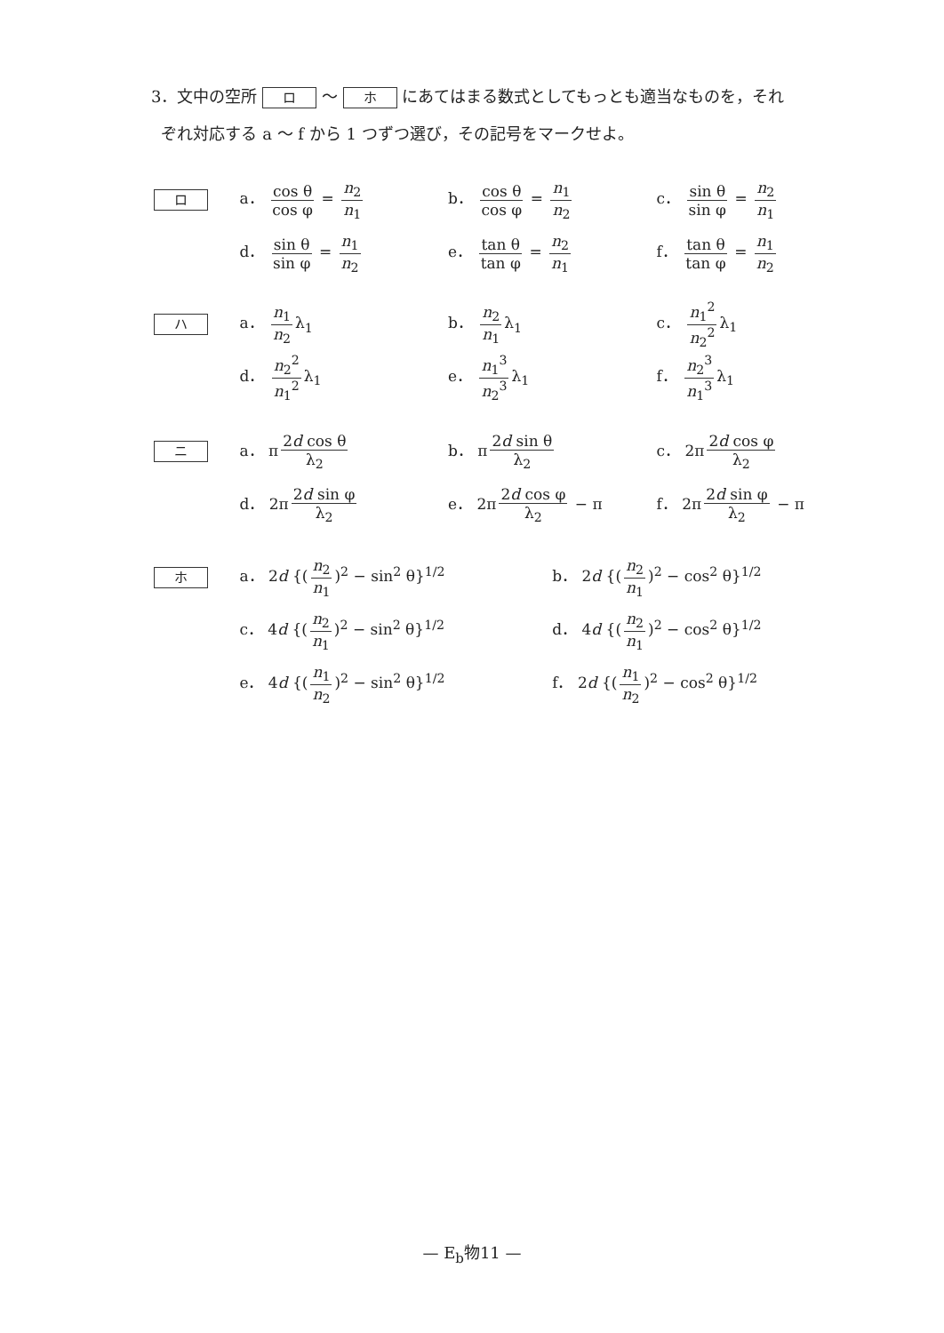3．文中の空所 ロ ～ ホ にあてはまる数式としてもっとも適当なものを，それ
ぞれ対応する a ～ f から 1 つずつ選び，その記号をマークせよ。
ロ
a． cos θ cos φ = n<sub>2</sub> n<sub>1</sub> b． cos θ cos φ = n<sub>1</sub> n<sub>2</sub> c． sin θ sin φ = n<sub>2</sub> n<sub>1</sub>
d． sin θ sin φ = n<sub>1</sub> n<sub>2</sub> e． tan θ tan φ = n<sub>2</sub> n<sub>1</sub> f． tan θ tan φ = n<sub>1</sub> n<sub>2</sub>
ハ
a． n<sub>1</sub> n<sub>2</sub> λ<sub>1</sub> b． n<sub>2</sub> n<sub>1</sub> λ<sub>1</sub> c． n<sub>1</sub><sup>2</sup> n<sub>2</sub><sup>2</sup> λ<sub>1</sub>
d． n<sub>2</sub><sup>2</sup> n<sub>1</sub><sup>2</sup> λ<sub>1</sub> e． n<sub>1</sub><sup>3</sup> n<sub>2</sub><sup>3</sup> λ<sub>1</sub> f． n<sub>2</sub><sup>3</sup> n<sub>1</sub><sup>3</sup> λ<sub>1</sub>
ニ
a． π 2d cos θ λ<sub>2</sub> b． π 2d sin θ λ<sub>2</sub> c． 2π 2d cos φ λ<sub>2</sub>
d． 2π 2d sin φ λ<sub>2</sub> e． 2π 2d cos φ λ<sub>2</sub> − π f． 2π 2d sin φ λ<sub>2</sub> − π
ホ
a． 2d {(n<sub>2</sub> n<sub>1</sub>)<sup>2</sup> − sin<sup>2</sup> θ}<sup>1/2</sup> b． 2d {(n<sub>2</sub> n<sub>1</sub>)<sup>2</sup> − cos<sup>2</sup> θ}<sup>1/2</sup>
c． 4d {(n<sub>2</sub> n<sub>1</sub>)<sup>2</sup> − sin<sup>2</sup> θ}<sup>1/2</sup> d． 4d {(n<sub>2</sub> n<sub>1</sub>)<sup>2</sup> − cos<sup>2</sup> θ}<sup>1/2</sup>
e． 4d {(n<sub>1</sub> n<sub>2</sub>)<sup>2</sup> − sin<sup>2</sup> θ}<sup>1/2</sup> f． 2d {(n<sub>1</sub> n<sub>2</sub>)<sup>2</sup> − cos<sup>2</sup> θ}<sup>1/2</sup>
— E<sub>b</sub>物11 —